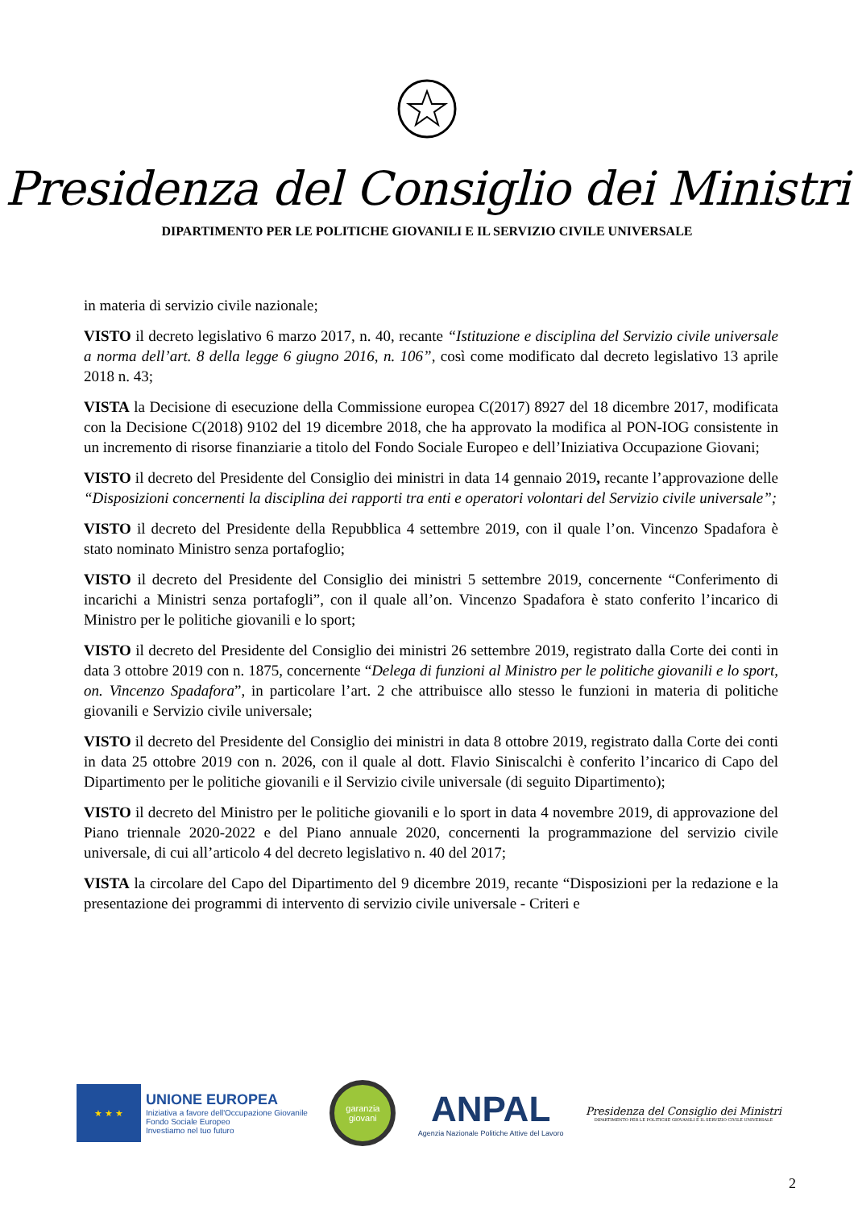Presidenza del Consiglio dei Ministri
DIPARTIMENTO PER LE POLITICHE GIOVANILI E IL SERVIZIO CIVILE UNIVERSALE
in materia di servizio civile nazionale;
VISTO il decreto legislativo 6 marzo 2017, n. 40, recante “Istituzione e disciplina del Servizio civile universale a norma dell’art. 8 della legge 6 giugno 2016, n. 106”, così come modificato dal decreto legislativo 13 aprile 2018 n. 43;
VISTA la Decisione di esecuzione della Commissione europea C(2017) 8927 del 18 dicembre 2017, modificata con la Decisione C(2018) 9102 del 19 dicembre 2018, che ha approvato la modifica al PON-IOG consistente in un incremento di risorse finanziarie a titolo del Fondo Sociale Europeo e dell’Iniziativa Occupazione Giovani;
VISTO il decreto del Presidente del Consiglio dei ministri in data 14 gennaio 2019, recante l’approvazione delle “Disposizioni concernenti la disciplina dei rapporti tra enti e operatori volontari del Servizio civile universale”;
VISTO il decreto del Presidente della Repubblica 4 settembre 2019, con il quale l’on. Vincenzo Spadafora è stato nominato Ministro senza portafoglio;
VISTO il decreto del Presidente del Consiglio dei ministri 5 settembre 2019, concernente “Conferimento di incarichi a Ministri senza portafogli”, con il quale all’on. Vincenzo Spadafora è stato conferito l’incarico di Ministro per le politiche giovanili e lo sport;
VISTO il decreto del Presidente del Consiglio dei ministri 26 settembre 2019, registrato dalla Corte dei conti in data 3 ottobre 2019 con n. 1875, concernente “Delega di funzioni al Ministro per le politiche giovanili e lo sport, on. Vincenzo Spadafora”, in particolare l’art. 2 che attribuisce allo stesso le funzioni in materia di politiche giovanili e Servizio civile universale;
VISTO il decreto del Presidente del Consiglio dei ministri in data 8 ottobre 2019, registrato dalla Corte dei conti in data 25 ottobre 2019 con n. 2026, con il quale al dott. Flavio Siniscalchi è conferito l’incarico di Capo del Dipartimento per le politiche giovanili e il Servizio civile universale (di seguito Dipartimento);
VISTO il decreto del Ministro per le politiche giovanili e lo sport in data 4 novembre 2019, di approvazione del Piano triennale 2020-2022 e del Piano annuale 2020, concernenti la programmazione del servizio civile universale, di cui all’articolo 4 del decreto legislativo n. 40 del 2017;
VISTA la circolare del Capo del Dipartimento del 9 dicembre 2019, recante “Disposizioni per la redazione e la presentazione dei programmi di intervento di servizio civile universale - Criteri e
★ ★ ★
UNIONE EUROPEA
Iniziativa a favore dell'Occupazione Giovanile
Fondo Sociale Europeo
Investiamo nel tuo futuro
garanzia giovani
ANPAL
Agenzia Nazionale Politiche Attive del Lavoro
Presidenza del Consiglio dei Ministri
DIPARTIMENTO PER LE POLITICHE GIOVANILI E IL SERVIZIO CIVILE UNIVERSALE
2